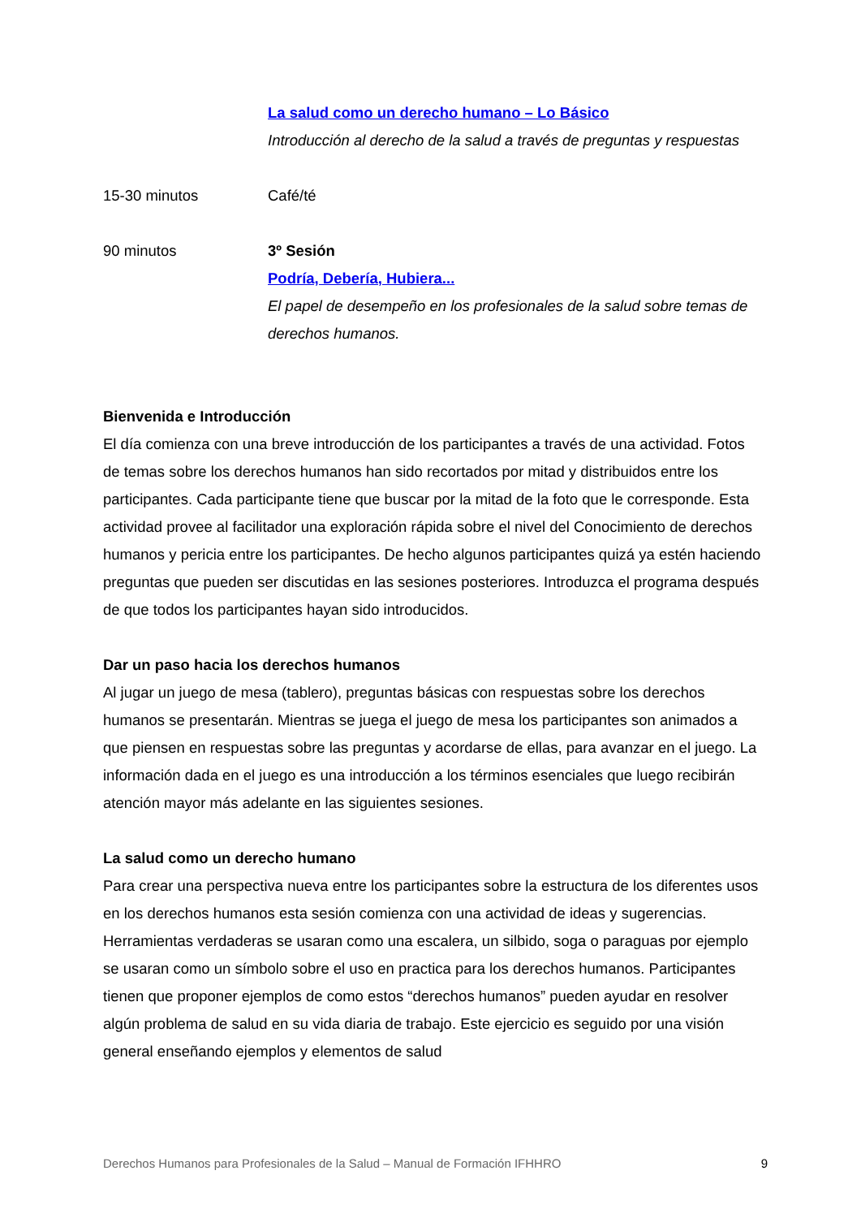La salud como un derecho humano – Lo Básico
Introducción al derecho de la salud a través de preguntas y respuestas
15-30 minutos Café/té
90 minutos 3º Sesión
Podría, Debería, Hubiera...
El papel de desempeño en los profesionales de la salud sobre temas de derechos humanos.
Bienvenida e Introducción
El día comienza con una breve introducción de los participantes a través de una actividad. Fotos de temas sobre los derechos humanos han sido recortados por mitad y distribuidos entre los participantes. Cada participante tiene que buscar por la mitad de la foto que le corresponde. Esta actividad provee al facilitador una exploración rápida sobre el nivel del Conocimiento de derechos humanos y pericia entre los participantes. De hecho algunos participantes quizá ya estén haciendo preguntas que pueden ser discutidas en las sesiones posteriores. Introduzca el programa después de que todos los participantes hayan sido introducidos.
Dar un paso hacia los derechos humanos
Al jugar un juego de mesa (tablero), preguntas básicas con respuestas sobre los derechos humanos se presentarán. Mientras se juega el juego de mesa los participantes son animados a que piensen en respuestas sobre las preguntas y acordarse de ellas, para avanzar en el juego. La información dada en el juego es una introducción a los términos esenciales que luego recibirán atención mayor más adelante en las siguientes sesiones.
La salud como un derecho humano
Para crear una perspectiva nueva entre los participantes sobre la estructura de los diferentes usos en los derechos humanos esta sesión comienza con una actividad de ideas y sugerencias. Herramientas verdaderas se usaran como una escalera, un silbido, soga o paraguas por ejemplo se usaran como un símbolo sobre el uso en practica para los derechos humanos. Participantes tienen que proponer ejemplos de como estos “derechos humanos” pueden ayudar en resolver algún problema de salud en su vida diaria de trabajo. Este ejercicio es seguido por una visión general enseñando ejemplos y elementos de salud
Derechos Humanos para Profesionales de la Salud – Manual de Formación IFHHRO 9